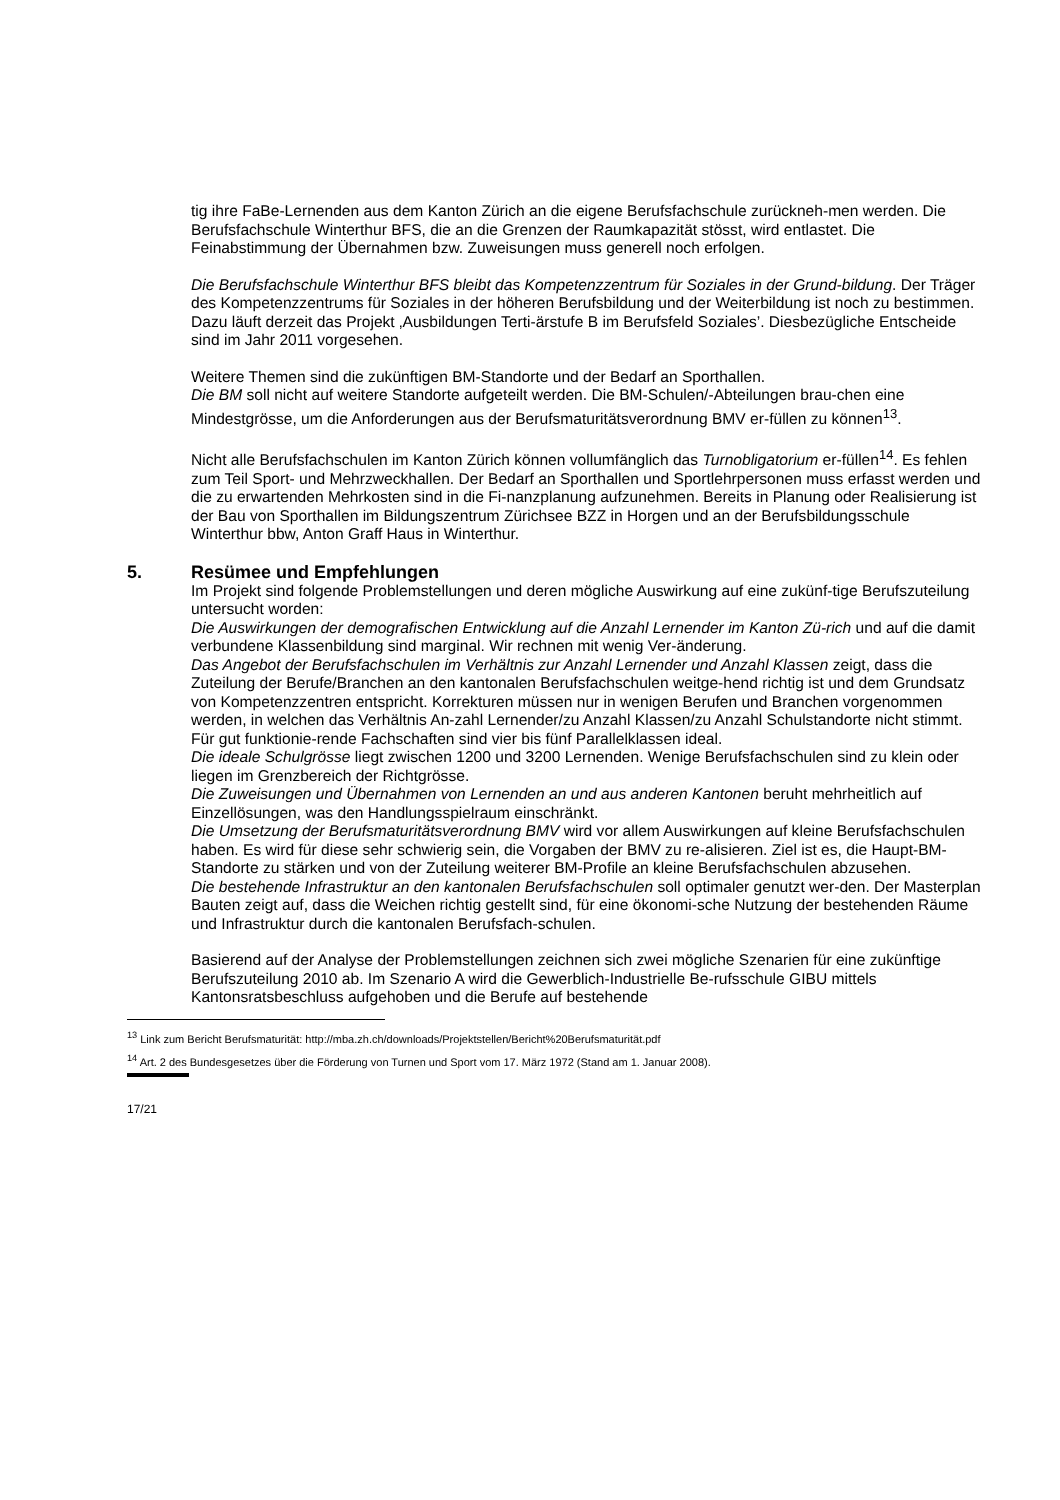tig ihre FaBe-Lernenden aus dem Kanton Zürich an die eigene Berufsfachschule zurückneh-men werden. Die Berufsfachschule Winterthur BFS, die an die Grenzen der Raumkapazität stösst, wird entlastet. Die Feinabstimmung der Übernahmen bzw. Zuweisungen muss generell noch erfolgen.
Die Berufsfachschule Winterthur BFS bleibt das Kompetenzzentrum für Soziales in der Grund-bildung. Der Träger des Kompetenzzentrums für Soziales in der höheren Berufsbildung und der Weiterbildung ist noch zu bestimmen. Dazu läuft derzeit das Projekt ‚Ausbildungen Terti-ärstufe B im Berufsfeld Soziales’. Diesbezügliche Entscheide sind im Jahr 2011 vorgesehen.
Weitere Themen sind die zukünftigen BM-Standorte und der Bedarf an Sporthallen.
Die BM soll nicht auf weitere Standorte aufgeteilt werden. Die BM-Schulen/-Abteilungen brau-chen eine Mindestgrösse, um die Anforderungen aus der Berufsmaturitätsverordnung BMV er-füllen zu können<sup>13</sup>.
Nicht alle Berufsfachschulen im Kanton Zürich können vollumfänglich das Turnobligatorium er-füllen<sup>14</sup>. Es fehlen zum Teil Sport- und Mehrzweckhallen. Der Bedarf an Sporthallen und Sportlehrpersonen muss erfasst werden und die zu erwartenden Mehrkosten sind in die Fi-nanzplanung aufzunehmen. Bereits in Planung oder Realisierung ist der Bau von Sporthallen im Bildungszentrum Zürichsee BZZ in Horgen und an der Berufsbildungsschule Winterthur bbw, Anton Graff Haus in Winterthur.
5. Resümee und Empfehlungen
Im Projekt sind folgende Problemstellungen und deren mögliche Auswirkung auf eine zukünf-tige Berufszuteilung untersucht worden:
Die Auswirkungen der demografischen Entwicklung auf die Anzahl Lernender im Kanton Zü-rich und auf die damit verbundene Klassenbildung sind marginal. Wir rechnen mit wenig Ver-änderung.
Das Angebot der Berufsfachschulen im Verhältnis zur Anzahl Lernender und Anzahl Klassen zeigt, dass die Zuteilung der Berufe/Branchen an den kantonalen Berufsfachschulen weitge-hend richtig ist und dem Grundsatz von Kompetenzzentren entspricht. Korrekturen müssen nur in wenigen Berufen und Branchen vorgenommen werden, in welchen das Verhältnis An-zahl Lernender/zu Anzahl Klassen/zu Anzahl Schulstandorte nicht stimmt. Für gut funktionie-rende Fachschaften sind vier bis fünf Parallelklassen ideal.
Die ideale Schulgrösse liegt zwischen 1200 und 3200 Lernenden. Wenige Berufsfachschulen sind zu klein oder liegen im Grenzbereich der Richtgrösse.
Die Zuweisungen und Übernahmen von Lernenden an und aus anderen Kantonen beruht mehrheitlich auf Einzellösungen, was den Handlungsspielraum einschränkt.
Die Umsetzung der Berufsmaturitätsverordnung BMV wird vor allem Auswirkungen auf kleine Berufsfachschulen haben. Es wird für diese sehr schwierig sein, die Vorgaben der BMV zu re-alisieren. Ziel ist es, die Haupt-BM-Standorte zu stärken und von der Zuteilung weiterer BM-Profile an kleine Berufsfachschulen abzusehen.
Die bestehende Infrastruktur an den kantonalen Berufsfachschulen soll optimaler genutzt wer-den. Der Masterplan Bauten zeigt auf, dass die Weichen richtig gestellt sind, für eine ökonomi-sche Nutzung der bestehenden Räume und Infrastruktur durch die kantonalen Berufsfach-schulen.
Basierend auf der Analyse der Problemstellungen zeichnen sich zwei mögliche Szenarien für eine zukünftige Berufszuteilung 2010 ab. Im Szenario A wird die Gewerblich-Industrielle Be-rufsschule GIBU mittels Kantonsratsbeschluss aufgehoben und die Berufe auf bestehende
<sup>13</sup> Link zum Bericht Berufsmaturität: http://mba.zh.ch/downloads/Projektstellen/Bericht%20Berufsmaturität.pdf
<sup>14</sup> Art. 2 des Bundesgesetzes über die Förderung von Turnen und Sport vom 17. März 1972 (Stand am 1. Januar 2008).
17/21